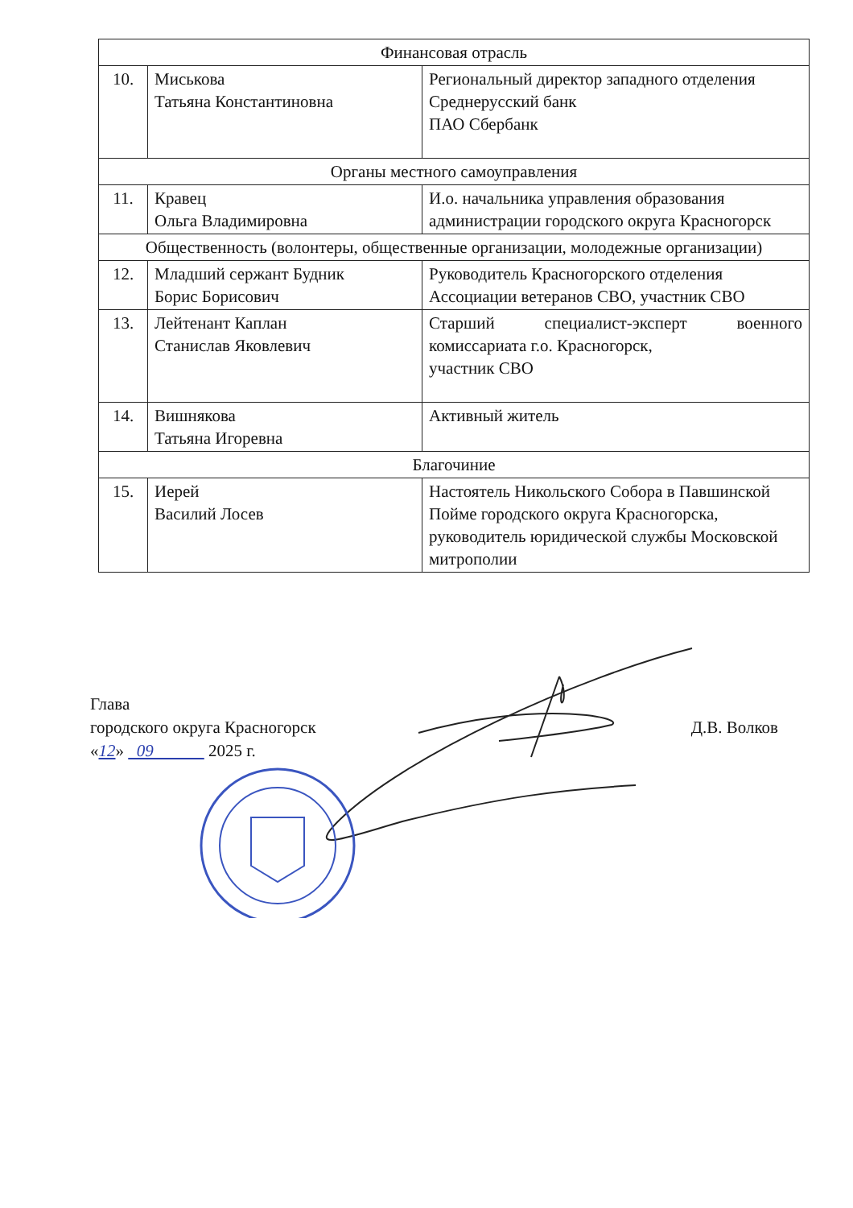| Финансовая отрасль | | |
| 10. | Миськова Татьяна Константиновна | Региональный директор западного отделения Среднерусский банк ПАО Сбербанк |
| Органы местного самоуправления | | |
| 11. | Кравец Ольга Владимировна | И.о. начальника управления образования администрации городского округа Красногорск |
| Общественность (волонтеры, общественные организации, молодежные организации) | | |
| 12. | Младший сержант Будник Борис Борисович | Руководитель Красногорского отделения Ассоциации ветеранов СВО, участник СВО |
| 13. | Лейтенант Каплан Станислав Яковлевич | Старший специалист-эксперт военного комиссариата г.о. Красногорск, участник СВО |
| 14. | Вишнякова Татьяна Игоревна | Активный житель |
| Благочиние | | |
| 15. | Иерей Василий Лосев | Настоятель Никольского Собора в Павшинской Пойме городского округа Красногорска, руководитель юридической службы Московской митрополии |
Глава
городского округа Красногорск Д.В. Волков
«12» 09 2025 г.